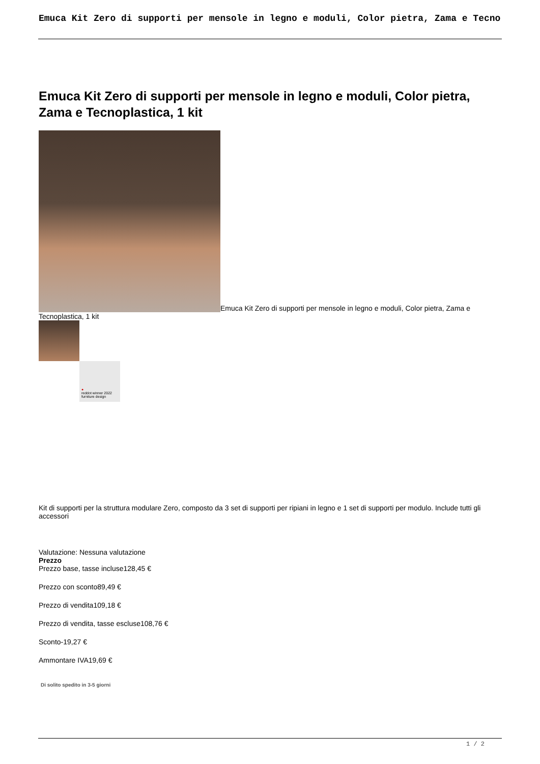Emuca Kit Zero di supporti per mensole in legno e moduli, Color pietra, Zama e Tecno
Emuca Kit Zero di supporti per mensole in legno e moduli, Color pietra, Zama e Tecnoplastica, 1 kit
Emuca Kit Zero di supporti per mensole in legno e moduli, Color pietra, Zama e Tecnoplastica, 1 kit
●
reddot winner 2022
furniture design
Kit di supporti per la struttura modulare Zero, composto da 3 set di supporti per ripiani in legno e 1 set di supporti per modulo. Include tutti gli accessori
Valutazione: Nessuna valutazione
Prezzo
Prezzo base, tasse incluse128,45 €
Prezzo con sconto89,49 €
Prezzo di vendita109,18 €
Prezzo di vendita, tasse escluse108,76 €
Sconto-19,27 €
Ammontare IVA19,69 €
Di solito spedito in 3-5 giorni
1 / 2